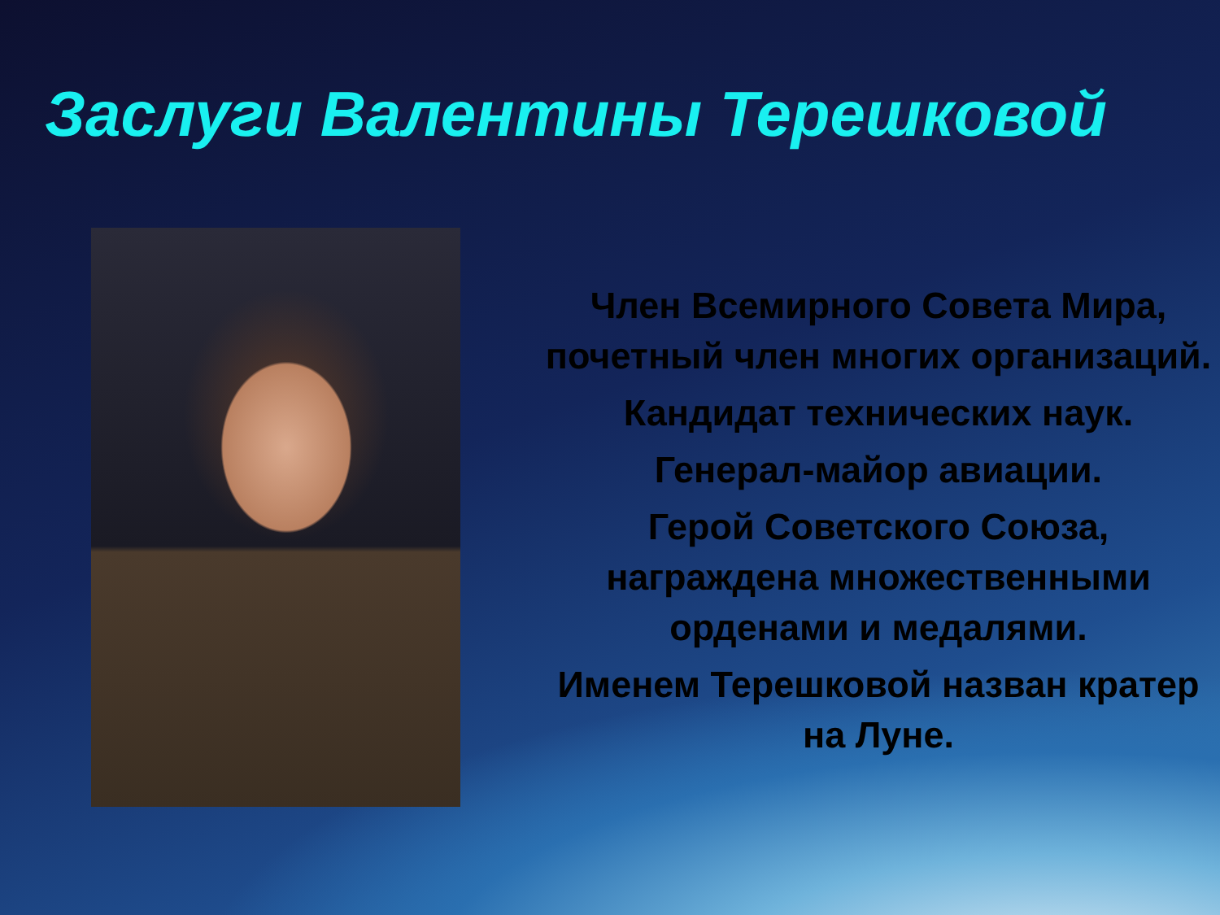Заслуги Валентины Терешковой
Член Всемирного Совета Мира, почетный член многих организаций.
Кандидат технических наук.
Генерал-майор авиации.
Герой Советского Союза, награждена множественными орденами и медалями.
Именем Терешковой назван кратер на Луне.